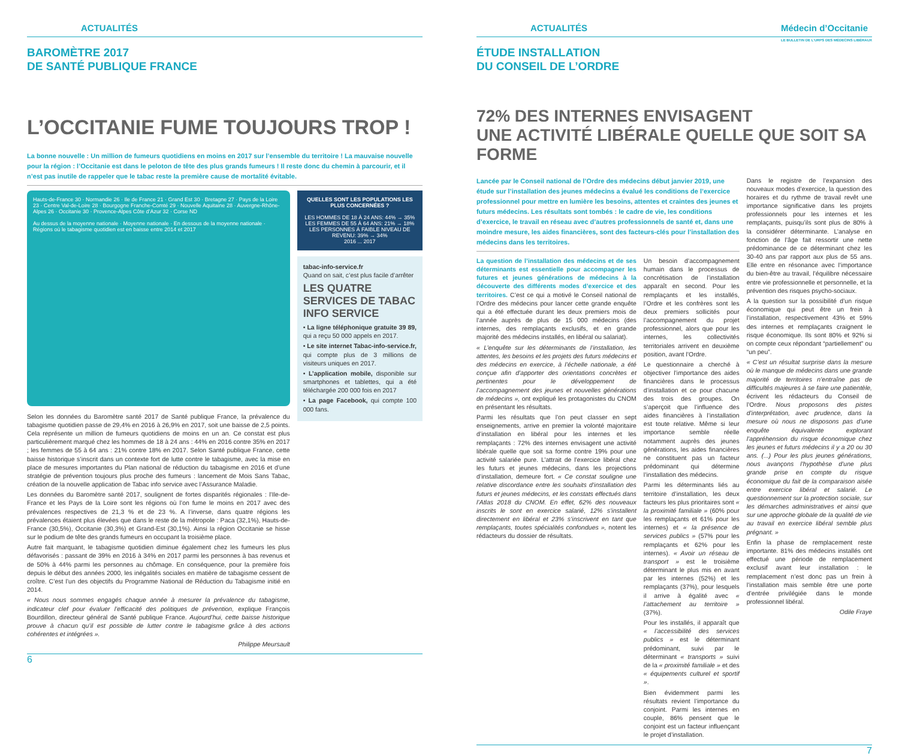ACTUALITÉS
BAROMÈTRE 2017
DE SANTÉ PUBLIQUE FRANCE
L’OCCITANIE FUME TOUJOURS TROP !
La bonne nouvelle : Un million de fumeurs quotidiens en moins en 2017 sur l’ensemble du territoire ! La mauvaise nouvelle pour la région : l’Occitanie est dans le peloton de tête des plus grands fumeurs ! Il reste donc du chemin à parcourir, et il n’est pas inutile de rappeler que le tabac reste la première cause de mortalité évitable.
Hauts-de-France 30 · Normandie 26 · Ile de France 21 · Grand Est 30 · Bretagne 27 · Pays de la Loire 23 · Centre Val-de-Loire 28 · Bourgogne Franche-Comté 29 · Nouvelle Aquitaine 28 · Auvergne-Rhône-Alpes 26 · Occitanie 30 · Provence-Alpes Côte d’Azur 32 · Corse ND
Au dessus de la moyenne nationale · Moyenne nationale · En dessous de la moyenne nationale · Régions où le tabagisme quotidien est en baisse entre 2014 et 2017
Selon les données du Baromètre santé 2017 de Santé publique France, la prévalence du tabagisme quotidien passe de 29,4% en 2016 à 26,9% en 2017, soit une baisse de 2,5 points. Cela représente un million de fumeurs quotidiens de moins en un an. Ce constat est plus particulièrement marqué chez les hommes de 18 à 24 ans : 44% en 2016 contre 35% en 2017 ; les femmes de 55 à 64 ans : 21% contre 18% en 2017. Selon Santé publique France, cette baisse historique s’inscrit dans un contexte fort de lutte contre le tabagisme, avec la mise en place de mesures importantes du Plan national de réduction du tabagisme en 2016 et d’une stratégie de prévention toujours plus proche des fumeurs : lancement de Mois Sans Tabac, création de la nouvelle application de Tabac info service avec l’Assurance Maladie.
Les données du Baromètre santé 2017, soulignent de fortes disparités régionales : l’Ile-de-France et les Pays de la Loire sont les régions où l’on fume le moins en 2017 avec des prévalences respectives de 21,3 % et de 23 %. A l’inverse, dans quatre régions les prévalences étaient plus élevées que dans le reste de la métropole : Paca (32,1%), Hauts-de-France (30,5%), Occitanie (30,3%) et Grand-Est (30,1%). Ainsi la région Occitanie se hisse sur le podium de tête des grands fumeurs en occupant la troisième place.
Autre fait marquant, le tabagisme quotidien diminue également chez les fumeurs les plus défavorisés : passant de 39% en 2016 à 34% en 2017 parmi les personnes à bas revenus et de 50% à 44% parmi les personnes au chômage. En conséquence, pour la première fois depuis le début des années 2000, les inégalités sociales en matière de tabagisme cessent de croître. C’est l’un des objectifs du Programme National de Réduction du Tabagisme initié en 2014.
« Nous nous sommes engagés chaque année à mesurer la prévalence du tabagisme, indicateur clef pour évaluer l’efficacité des politiques de prévention, explique François Bourdillon, directeur général de Santé publique France. Aujourd’hui, cette baisse historique prouve à chacun qu’il est possible de lutter contre le tabagisme grâce à des actions cohérentes et intégrées ».
Philippe Meursault
QUELLES SONT LES POPULATIONS LES PLUS CONCERNÉES ?
LES HOMMES DE 18 À 24 ANS: 44% → 35%
LES FEMMES DE 55 À 64 ANS: 21% → 18%
LES PERSONNES À FAIBLE NIVEAU DE REVENU: 39% → 34%
2016 ... 2017
tabac-info-service.fr
Quand on sait, c’est plus facile d’arrêter
LES QUATRE SERVICES DE TABAC INFO SERVICE
• La ligne téléphonique gratuite 39 89, qui a reçu 50 000 appels en 2017.
• Le site internet Tabac-info-service.fr, qui compte plus de 3 millions de visiteurs uniques en 2017.
• L’application mobile, disponible sur smartphones et tablettes, qui a été téléchargée 200 000 fois en 2017
• La page Facebook, qui compte 100 000 fans.
6
ACTUALITÉS Médecin d’Occitanie
LE BULLETIN DE L’URPS DES MÉDECINS LIBÉRAUX
ÉTUDE INSTALLATION
DU CONSEIL DE L’ORDRE
72% DES INTERNES ENVISAGENT
UNE ACTIVITÉ LIBÉRALE QUELLE QUE SOIT SA FORME
Lancée par le Conseil national de l’Ordre des médecins début janvier 2019, une étude sur l’installation des jeunes médecins a évalué les conditions de l’exercice professionnel pour mettre en lumière les besoins, attentes et craintes des jeunes et futurs médecins. Les résultats sont tombés : le cadre de vie, les conditions d’exercice, le travail en réseau avec d’autres professionnels de santé et, dans une moindre mesure, les aides financières, sont des facteurs-clés pour l’installation des médecins dans les territoires.
La question de l’installation des médecins et de ses déterminants est essentielle pour accompagner les futures et jeunes générations de médecins à la découverte des différents modes d’exercice et des territoires. C’est ce qui a motivé le Conseil national de l’Ordre des médecins pour lancer cette grande enquête qui a été effectuée durant les deux premiers mois de l’année auprès de plus de 15 000 médecins (des internes, des remplaçants exclusifs, et en grande majorité des médecins installés, en libéral ou salariat).
« L’enquête sur les déterminants de l’installation, les attentes, les besoins et les projets des futurs médecins et des médecins en exercice, à l’échelle nationale, a été conçue afin d’apporter des orientations concrètes et pertinentes pour le développement de l’accompagnement des jeunes et nouvelles générations de médecins », ont expliqué les protagonistes du CNOM en présentant les résultats.
Parmi les résultats que l’on peut classer en sept enseignements, arrive en premier la volonté majoritaire d’installation en libéral pour les internes et les remplaçants : 72% des internes envisagent une activité libérale quelle que soit sa forme contre 19% pour une activité salariée pure. L’attrait de l’exercice libéral chez les futurs et jeunes médecins, dans les projections d’installation, demeure fort. « Ce constat souligne une relative discordance entre les souhaits d’installation des futurs et jeunes médecins, et les constats effectués dans l’Atlas 2018 du CNOM. En effet, 62% des nouveaux inscrits le sont en exercice salarié, 12% s’installent directement en libéral et 23% s’inscrivent en tant que remplaçants, toutes spécialités confondues », notent les rédacteurs du dossier de résultats.
Un besoin d’accompagnement humain dans le processus de concrétisation de l’installation apparaît en second. Pour les remplaçants et les installés, l’Ordre et les confrères sont les deux premiers sollicités pour l’accompagnement du projet professionnel, alors que pour les internes, les collectivités territoriales arrivent en deuxième position, avant l’Ordre.
Le questionnaire a cherché à objectiver l’importance des aides financières dans le processus d’installation et ce pour chacune des trois des groupes. On s’aperçoit que l’influence des aides financières à l’installation est toute relative. Même si leur importance semble réelle notamment auprès des jeunes générations, les aides financières ne constituent pas un facteur prédominant qui détermine l’installation des médecins.
Parmi les déterminants liés au territoire d’installation, les deux facteurs les plus prioritaires sont « la proximité familiale » (60% pour les remplaçants et 61% pour les internes) et « la présence de services publics » (57% pour les remplaçants et 62% pour les internes). « Avoir un réseau de transport » est le troisième déterminant le plus mis en avant par les internes (52%) et les remplaçants (37%), pour lesquels il arrive à égalité avec « l’attachement au territoire » (37%).
Pour les installés, il apparaît que « l’accessibilité des services publics » est le déterminant prédominant, suivi par le déterminant « transports » suivi de la « proximité familiale » et des « équipements culturel et sportif ».
Bien évidemment parmi les résultats revient l’importance du conjoint. Parmi les internes en couple, 86% pensent que le conjoint est un facteur influençant le projet d’installation.
Dans le registre de l’expansion des nouveaux modes d’exercice, la question des horaires et du rythme de travail revêt une importance significative dans les projets professionnels pour les internes et les remplaçants, puisqu’ils sont plus de 80% à la considérer déterminante. L’analyse en fonction de l’âge fait ressortir une nette prédominance de ce déterminant chez les 30-40 ans par rapport aux plus de 55 ans. Elle entre en résonance avec l’importance du bien-être au travail, l’équilibre nécessaire entre vie professionnelle et personnelle, et la prévention des risques psycho-sociaux.
A la question sur la possibilité d’un risque économique qui peut être un frein à l’installation, respectivement 43% et 59% des internes et remplaçants craignent le risque économique. Ils sont 80% et 92% si on compte ceux répondant “partiellement” ou “un peu”.
« C’est un résultat surprise dans la mesure où le manque de médecins dans une grande majorité de territoires n’entraîne pas de difficultés majeures à se faire une patientèle, écrivent les rédacteurs du Conseil de l’Ordre. Nous proposons des pistes d’interprétation, avec prudence, dans la mesure où nous ne disposons pas d’une enquête équivalente explorant l’appréhension du risque économique chez les jeunes et futurs médecins il y a 20 ou 30 ans. (...) Pour les plus jeunes générations, nous avançons l’hypothèse d’une plus grande prise en compte du risque économique du fait de la comparaison aisée entre exercice libéral et salarié. Le questionnement sur la protection sociale, sur les démarches administratives et ainsi que sur une approche globale de la qualité de vie au travail en exercice libéral semble plus prégnant. »
Enfin la phase de remplacement reste importante. 81% des médecins installés ont effectué une période de remplacement exclusif avant leur installation : le remplacement n’est donc pas un frein à l’installation mais semble être une porte d’entrée privilégiée dans le monde professionnel libéral.
Odile Fraye
7